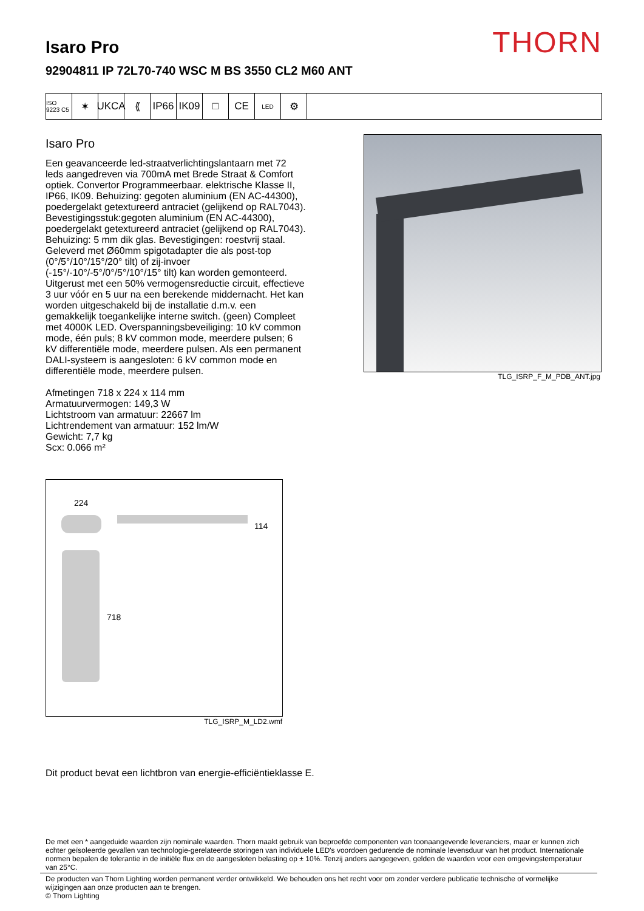THORN Isaro Pro
92904811 IP 72L70-740 WSC M BS 3550 CL2 M60 ANT
ISO 9223 C5
✶ UKCA ⟪ IP66 IK09 □ CE
LED
⚙
Isaro Pro
Een geavanceerde led-straatverlichtingslantaarn met 72 leds aangedreven via 700mA met Brede Straat & Comfort optiek. Convertor Programmeerbaar. elektrische Klasse II, IP66, IK09. Behuizing: gegoten aluminium (EN AC-44300), poedergelakt getextureerd antraciet (gelijkend op RAL7043). Bevestigingsstuk:gegoten aluminium (EN AC-44300), poedergelakt getextureerd antraciet (gelijkend op RAL7043). Behuizing: 5 mm dik glas. Bevestigingen: roestvrij staal. Geleverd met Ø60mm spigotadapter die als post-top (0°/5°/10°/15°/20° tilt) of zij-invoer (-15°/-10°/-5°/0°/5°/10°/15° tilt) kan worden gemonteerd. Uitgerust met een 50% vermogensreductie circuit, effectieve 3 uur vóór en 5 uur na een berekende middernacht. Het kan worden uitgeschakeld bij de installatie d.m.v. een gemakkelijk toegankelijke interne switch. (geen) Compleet met 4000K LED. Overspanningsbeveiliging: 10 kV common mode, één puls; 8 kV common mode, meerdere pulsen; 6 kV differentiële mode, meerdere pulsen. Als een permanent DALI-systeem is aangesloten: 6 kV common mode en differentiële mode, meerdere pulsen.
Afmetingen 718 x 224 x 114 mm
Armatuurvermogen: 149,3 W
Lichtstroom van armatuur: 22667 lm
Lichtrendement van armatuur: 152 lm/W
Gewicht: 7,7 kg
Scx: 0.066 m²
TLG_ISRP_F_M_PDB_ANT.jpg
224
114
718
TLG_ISRP_M_LD2.wmf
Dit product bevat een lichtbron van energie-efficiëntieklasse E.
De met een * aangeduide waarden zijn nominale waarden. Thorn maakt gebruik van beproefde componenten van toonaangevende leveranciers, maar er kunnen zich echter geïsoleerde gevallen van technologie-gerelateerde storingen van individuele LED's voordoen gedurende de nominale levensduur van het product. Internationale normen bepalen de tolerantie in de initiële flux en de aangesloten belasting op ± 10%. Tenzij anders aangegeven, gelden de waarden voor een omgevingstemperatuur van 25°C.
De producten van Thorn Lighting worden permanent verder ontwikkeld. We behouden ons het recht voor om zonder verdere publicatie technische of vormelijke wijzigingen aan onze producten aan te brengen.
© Thorn Lighting